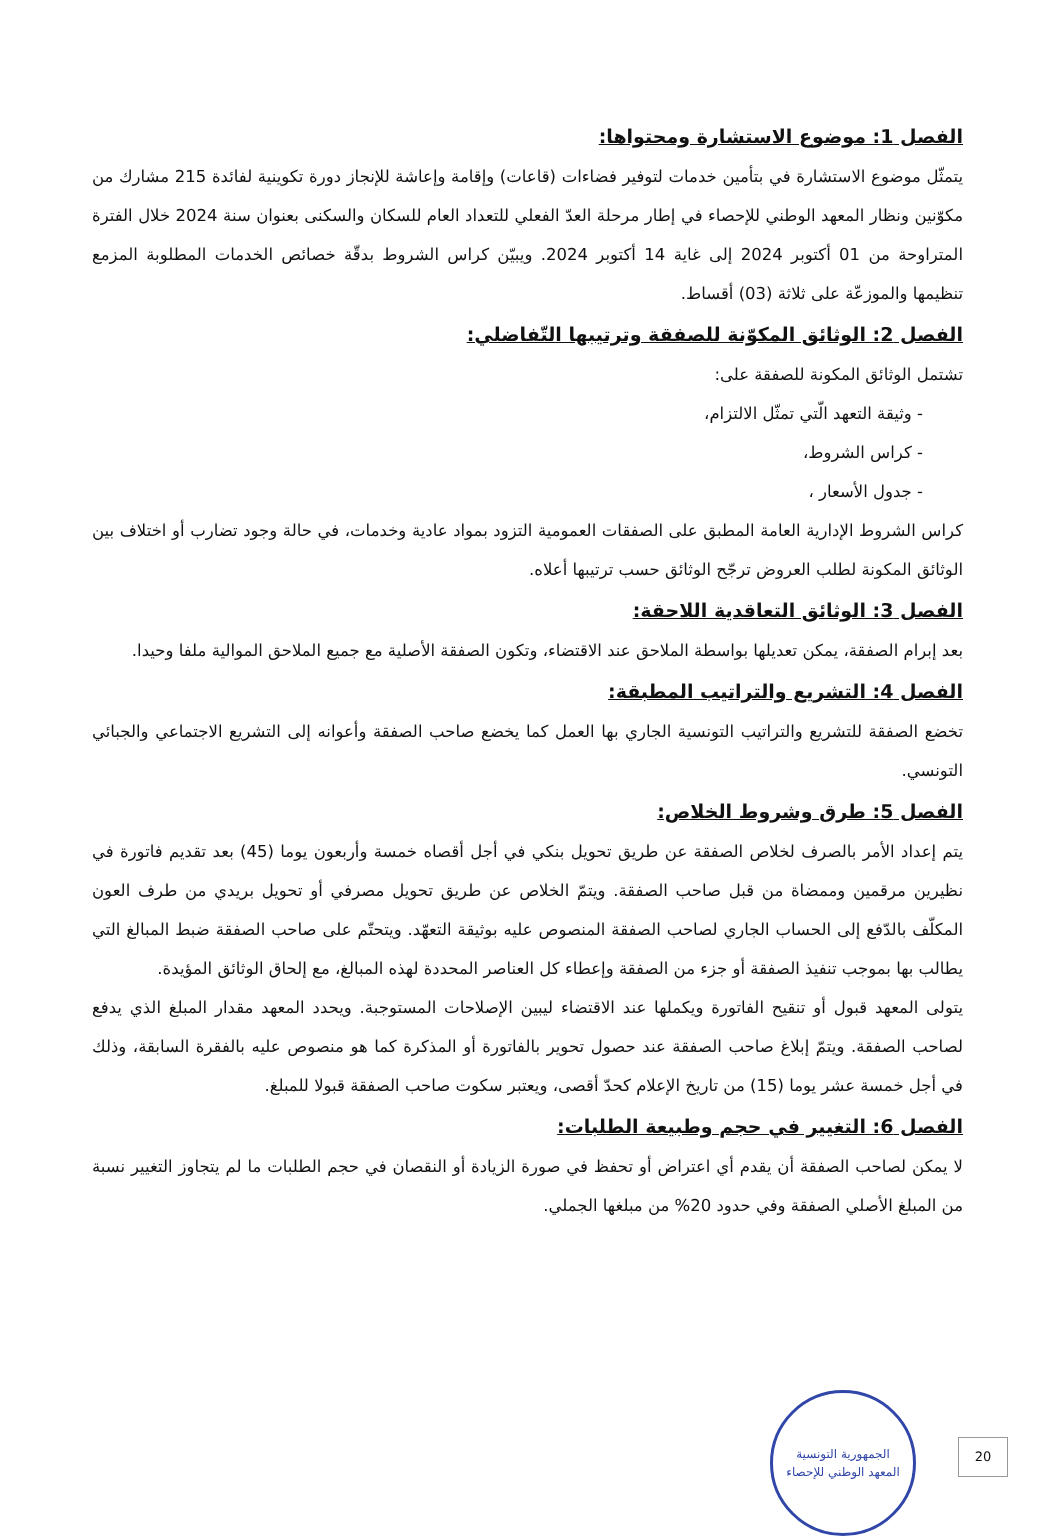الفصل 1: موضوع الاستشارة ومحتواها:
يتمثّل موضوع الاستشارة في بتأمين خدمات لتوفير فضاءات (قاعات) وإقامة وإعاشة للإنجاز دورة تكوينية لفائدة 215 مشارك من مكوّنين ونظار المعهد الوطني للإحصاء في إطار مرحلة العدّ الفعلي للتعداد العام للسكان والسكنى بعنوان سنة 2024 خلال الفترة المتراوحة من 01 أكتوبر 2024 إلى غاية 14 أكتوبر 2024. ويبيّن كراس الشروط بدقّة خصائص الخدمات المطلوبة المزمع تنظيمها والموزعّة على ثلاثة (03) أقساط.
الفصل 2: الوثائق المكوّنة للصفقة وترتيبها التّفاضلي:
تشتمل الوثائق المكونة للصفقة على:
- وثيقة التعهد الّتي تمثّل الالتزام،
- كراس الشروط،
- جدول الأسعار ،
كراس الشروط الإدارية العامة المطبق على الصفقات العمومية التزود بمواد عادية وخدمات، في حالة وجود تضارب أو اختلاف بين الوثائق المكونة لطلب العروض ترجّح الوثائق حسب ترتيبها أعلاه.
الفصل 3: الوثائق التعاقدية اللاحقة:
بعد إبرام الصفقة، يمكن تعديلها بواسطة الملاحق عند الاقتضاء، وتكون الصفقة الأصلية مع جميع الملاحق الموالية ملفا وحيدا.
الفصل 4: التشريع والتراتيب المطبقة:
تخضع الصفقة للتشريع والتراتيب التونسية الجاري بها العمل كما يخضع صاحب الصفقة وأعوانه إلى التشريع الاجتماعي والجبائي التونسي.
الفصل 5: طرق وشروط الخلاص:
يتم إعداد الأمر بالصرف لخلاص الصفقة عن طريق تحويل بنكي في أجل أقصاه خمسة وأربعون يوما (45) بعد تقديم فاتورة في نظيرين مرقمين وممضاة من قبل صاحب الصفقة. ويتمّ الخلاص عن طريق تحويل مصرفي أو تحويل بريدي من طرف العون المكلّف بالدّفع إلى الحساب الجاري لصاحب الصفقة المنصوص عليه بوثيقة التعهّد. ويتحتّم على صاحب الصفقة ضبط المبالغ التي يطالب بها بموجب تنفيذ الصفقة أو جزء من الصفقة وإعطاء كل العناصر المحددة لهذه المبالغ، مع إلحاق الوثائق المؤيدة.
يتولى المعهد قبول أو تنقيح الفاتورة ويكملها عند الاقتضاء ليبين الإصلاحات المستوجبة. ويحدد المعهد مقدار المبلغ الذي يدفع لصاحب الصفقة. ويتمّ إبلاغ صاحب الصفقة عند حصول تحوير بالفاتورة أو المذكرة كما هو منصوص عليه بالفقرة السابقة، وذلك في أجل خمسة عشر يوما (15) من تاريخ الإعلام كحدّ أقصى، ويعتبر سكوت صاحب الصفقة قبولا للمبلغ.
الفصل 6: التغيير في حجم وطبيعة الطلبات:
لا يمكن لصاحب الصفقة أن يقدم أي اعتراض أو تحفظ في صورة الزيادة أو النقصان في حجم الطلبات ما لم يتجاوز التغيير نسبة من المبلغ الأصلي الصفقة وفي حدود 20% من مبلغها الجملي.
الجمهورية التونسية
المعهد الوطني للإحصاء
20